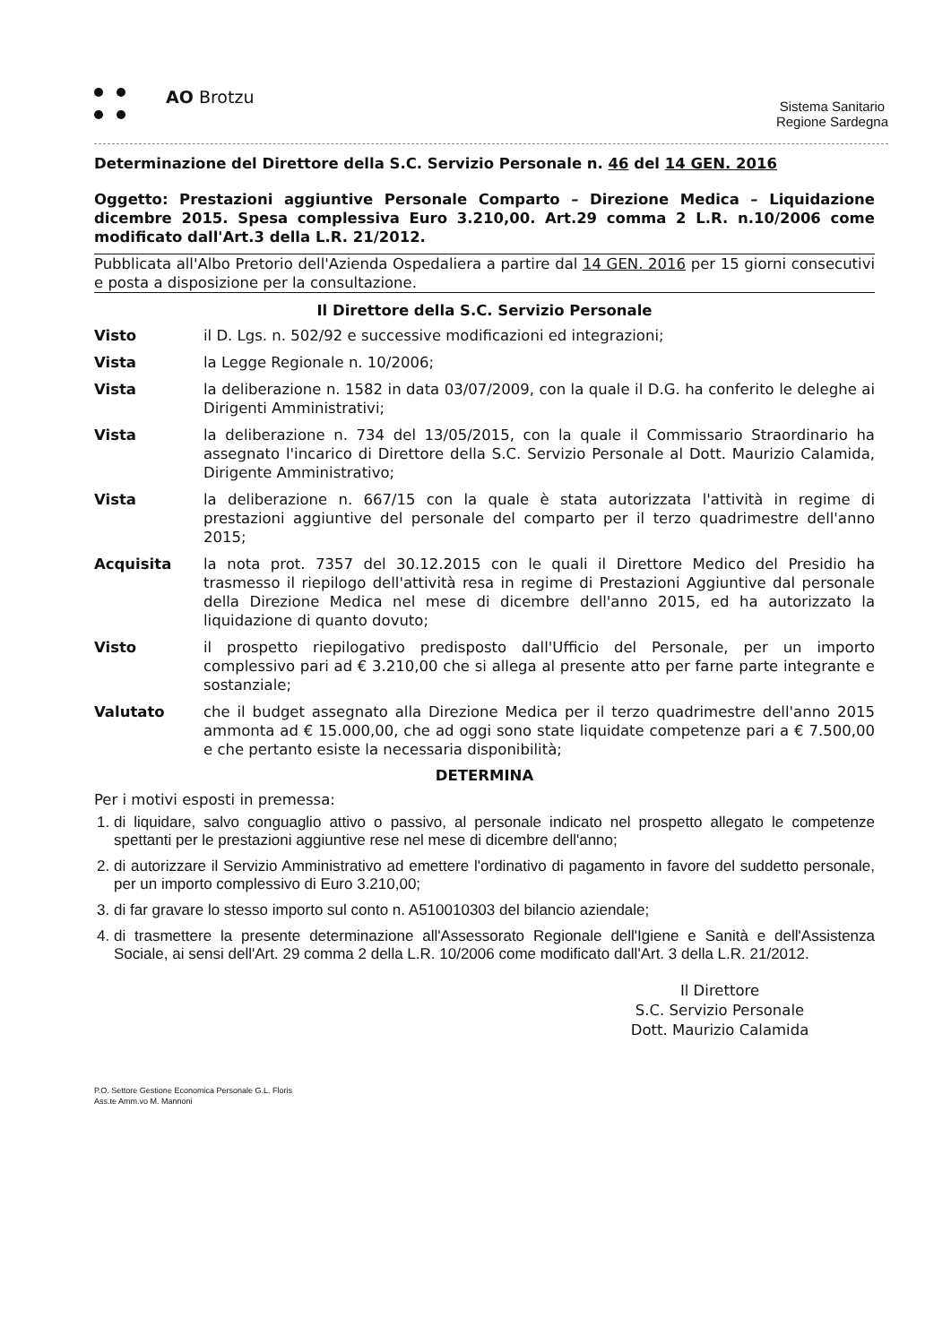AO Brotzu
Sistema Sanitario
Regione Sardegna
Determinazione del Direttore della S.C. Servizio Personale n. 46 del 14 GEN. 2016
Oggetto: Prestazioni aggiuntive Personale Comparto – Direzione Medica – Liquidazione dicembre 2015. Spesa complessiva Euro 3.210,00. Art.29 comma 2 L.R. n.10/2006 come modificato dall'Art.3 della L.R. 21/2012.
Pubblicata all'Albo Pretorio dell'Azienda Ospedaliera a partire dal 14 GEN. 2016 per 15 giorni consecutivi e posta a disposizione per la consultazione.
Il Direttore della S.C. Servizio Personale
Visto il D. Lgs. n. 502/92 e successive modificazioni ed integrazioni;
Vista la Legge Regionale n. 10/2006;
Vista la deliberazione n. 1582 in data 03/07/2009, con la quale il D.G. ha conferito le deleghe ai Dirigenti Amministrativi;
Vista la deliberazione n. 734 del 13/05/2015, con la quale il Commissario Straordinario ha assegnato l'incarico di Direttore della S.C. Servizio Personale al Dott. Maurizio Calamida, Dirigente Amministrativo;
Vista la deliberazione n. 667/15 con la quale è stata autorizzata l'attività in regime di prestazioni aggiuntive del personale del comparto per il terzo quadrimestre dell'anno 2015;
Acquisita la nota prot. 7357 del 30.12.2015 con le quali il Direttore Medico del Presidio ha trasmesso il riepilogo dell'attività resa in regime di Prestazioni Aggiuntive dal personale della Direzione Medica nel mese di dicembre dell'anno 2015, ed ha autorizzato la liquidazione di quanto dovuto;
Visto il prospetto riepilogativo predisposto dall'Ufficio del Personale, per un importo complessivo pari ad € 3.210,00 che si allega al presente atto per farne parte integrante e sostanziale;
Valutato che il budget assegnato alla Direzione Medica per il terzo quadrimestre dell'anno 2015 ammonta ad € 15.000,00, che ad oggi sono state liquidate competenze pari a € 7.500,00 e che pertanto esiste la necessaria disponibilità;
DETERMINA
Per i motivi esposti in premessa:
1. di liquidare, salvo conguaglio attivo o passivo, al personale indicato nel prospetto allegato le competenze spettanti per le prestazioni aggiuntive rese nel mese di dicembre dell'anno;
2. di autorizzare il Servizio Amministrativo ad emettere l'ordinativo di pagamento in favore del suddetto personale, per un importo complessivo di Euro 3.210,00;
3. di far gravare lo stesso importo sul conto n. A510010303 del bilancio aziendale;
4. di trasmettere la presente determinazione all'Assessorato Regionale dell'Igiene e Sanità e dell'Assistenza Sociale, ai sensi dell'Art. 29 comma 2 della L.R. 10/2006 come modificato dall'Art. 3 della L.R. 21/2012.
Il Direttore
S.C. Servizio Personale
Dott. Maurizio Calamida
P.O. Settore Gestione Economica Personale G.L. Floris
Ass.te Amm.vo M. Mannoni